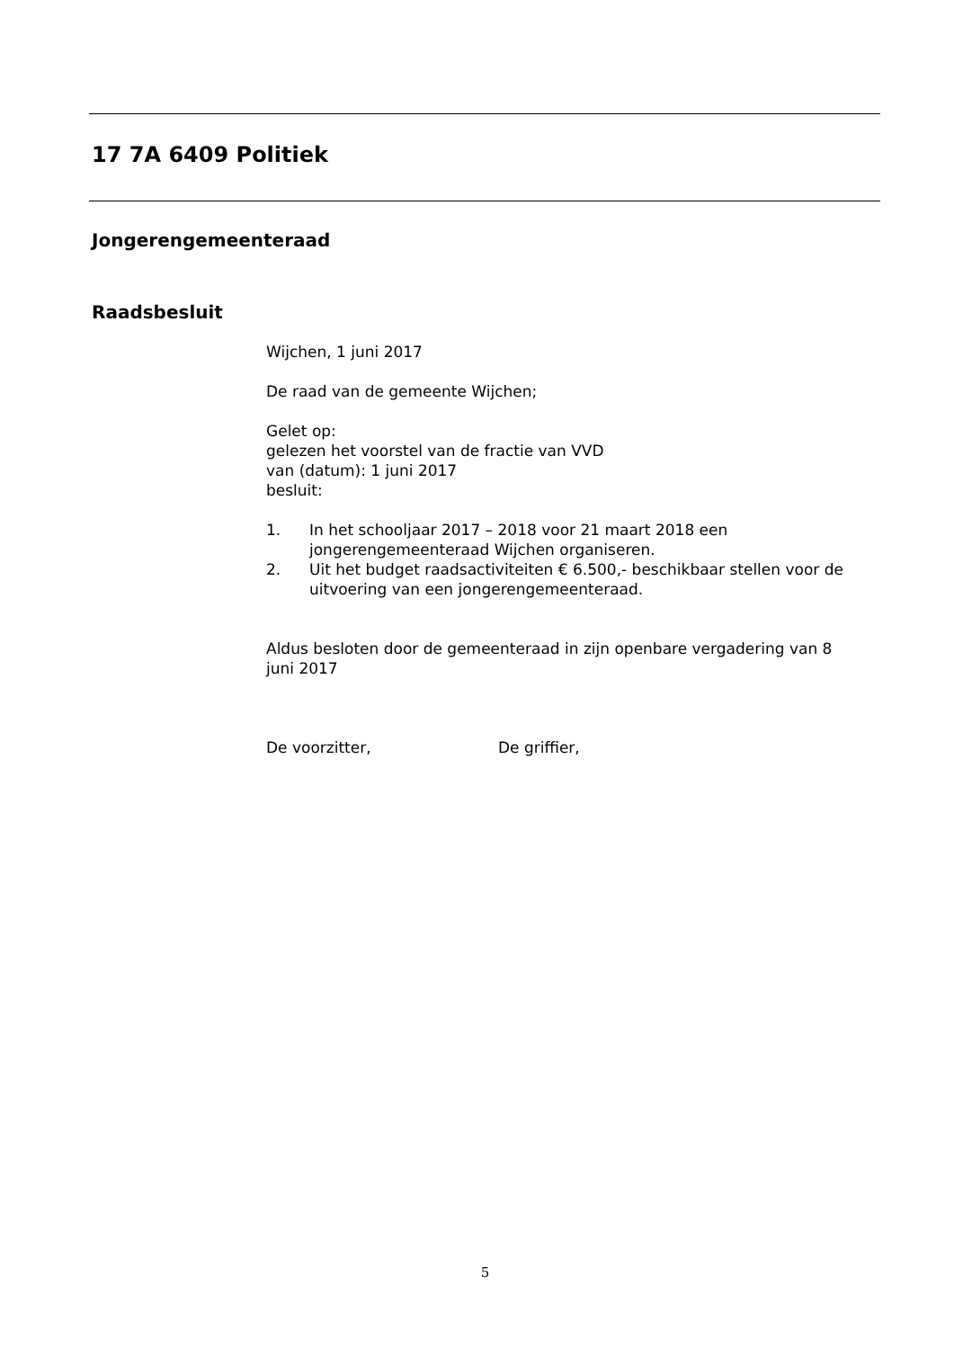17 7A 6409 Politiek
Jongerengemeenteraad
Raadsbesluit
Wijchen, 1 juni 2017
De raad van de gemeente Wijchen;
Gelet op:
gelezen het voorstel van de fractie van VVD
van (datum): 1 juni 2017
besluit:
1. In het schooljaar 2017 – 2018 voor 21 maart 2018 een jongerengemeenteraad Wijchen organiseren.
2. Uit het budget raadsactiviteiten € 6.500,- beschikbaar stellen voor de uitvoering van een jongerengemeenteraad.
Aldus besloten door de gemeenteraad in zijn openbare vergadering van 8 juni 2017
De voorzitter, De griffier,
5